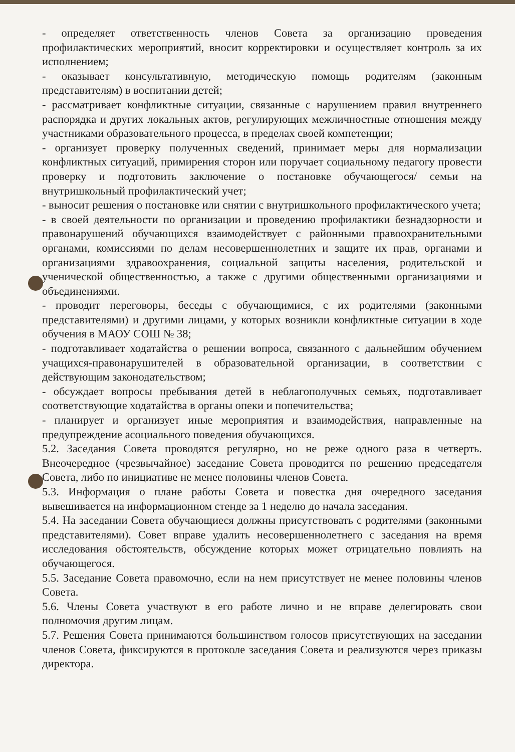- определяет ответственность членов Совета за организацию проведения профилактических мероприятий, вносит корректировки и осуществляет контроль за их исполнением;
- оказывает консультативную, методическую помощь родителям (законным представителям) в воспитании детей;
- рассматривает конфликтные ситуации, связанные с нарушением правил внутреннего распорядка и других локальных актов, регулирующих межличностные отношения между участниками образовательного процесса, в пределах своей компетенции;
- организует проверку полученных сведений, принимает меры для нормализации конфликтных ситуаций, примирения сторон или поручает социальному педагогу провести проверку и подготовить заключение о постановке обучающегося/ семьи на внутришкольный профилактический учет;
- выносит решения о постановке или снятии с внутришкольного профилактического учета;
- в своей деятельности по организации и проведению профилактики безнадзорности и правонарушений обучающихся взаимодействует с районными правоохранительными органами, комиссиями по делам несовершеннолетних и защите их прав, органами и организациями здравоохранения, социальной защиты населения, родительской и ученической общественностью, а также с другими общественными организациями и объединениями.
- проводит переговоры, беседы с обучающимися, с их родителями (законными представителями) и другими лицами, у которых возникли конфликтные ситуации в ходе обучения в МАОУ СОШ № 38;
- подготавливает ходатайства о решении вопроса, связанного с дальнейшим обучением учащихся-правонарушителей в образовательной организации, в соответствии с действующим законодательством;
- обсуждает вопросы пребывания детей в неблагополучных семьях, подготавливает соответствующие ходатайства в органы опеки и попечительства;
- планирует и организует иные мероприятия и взаимодействия, направленные на предупреждение асоциального поведения обучающихся.
5.2. Заседания Совета проводятся регулярно, но не реже одного раза в четверть. Внеочередное (чрезвычайное) заседание Совета проводится по решению председателя Совета, либо по инициативе не менее половины членов Совета.
5.3. Информация о плане работы Совета и повестка дня очередного заседания вывешивается на информационном стенде за 1 неделю до начала заседания.
5.4. На заседании Совета обучающиеся должны присутствовать с родителями (законными представителями). Совет вправе удалить несовершеннолетнего с заседания на время исследования обстоятельств, обсуждение которых может отрицательно повлиять на обучающегося.
5.5. Заседание Совета правомочно, если на нем присутствует не менее половины членов Совета.
5.6. Члены Совета участвуют в его работе лично и не вправе делегировать свои полномочия другим лицам.
5.7. Решения Совета принимаются большинством голосов присутствующих на заседании членов Совета, фиксируются в протоколе заседания Совета и реализуются через приказы директора.